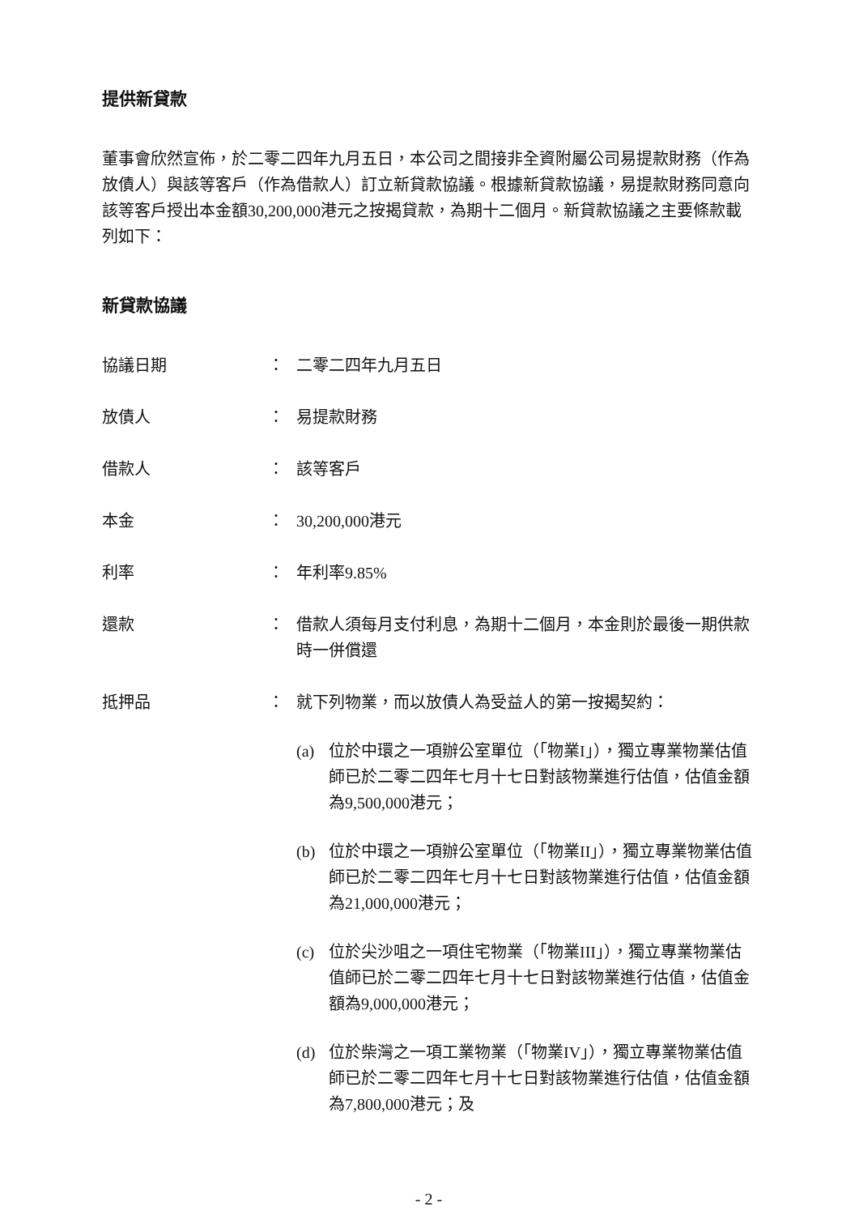提供新貸款
董事會欣然宣佈，於二零二四年九月五日，本公司之間接非全資附屬公司易提款財務（作為放債人）與該等客戶（作為借款人）訂立新貸款協議。根據新貸款協議，易提款財務同意向該等客戶授出本金額30,200,000港元之按揭貸款，為期十二個月。新貸款協議之主要條款載列如下：
新貸款協議
協議日期 ： 二零二四年九月五日
放債人 ： 易提款財務
借款人 ： 該等客戶
本金 ： 30,200,000港元
利率 ： 年利率9.85%
還款 ： 借款人須每月支付利息，為期十二個月，本金則於最後一期供款時一併償還
抵押品 ： 就下列物業，而以放債人為受益人的第一按揭契約：
(a) 位於中環之一項辦公室單位（「物業I」），獨立專業物業估值師已於二零二四年七月十七日對該物業進行估值，估值金額為9,500,000港元；
(b) 位於中環之一項辦公室單位（「物業II」），獨立專業物業估值師已於二零二四年七月十七日對該物業進行估值，估值金額為21,000,000港元；
(c) 位於尖沙咀之一項住宅物業（「物業III」），獨立專業物業估值師已於二零二四年七月十七日對該物業進行估值，估值金額為9,000,000港元；
(d) 位於柴灣之一項工業物業（「物業IV」），獨立專業物業估值師已於二零二四年七月十七日對該物業進行估值，估值金額為7,800,000港元；及
- 2 -